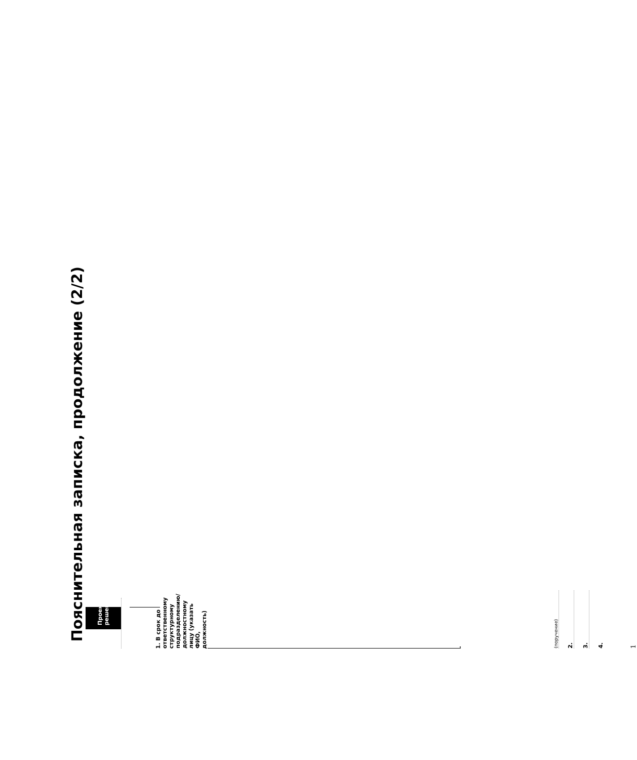Пояснительная записка, продолжение (2/2)
Проект решения:
1. В срок до ответственному структурному подразделению/должностному лицу (указать ФИО, должность)
.
(поручение)
2.
3.
4.
1